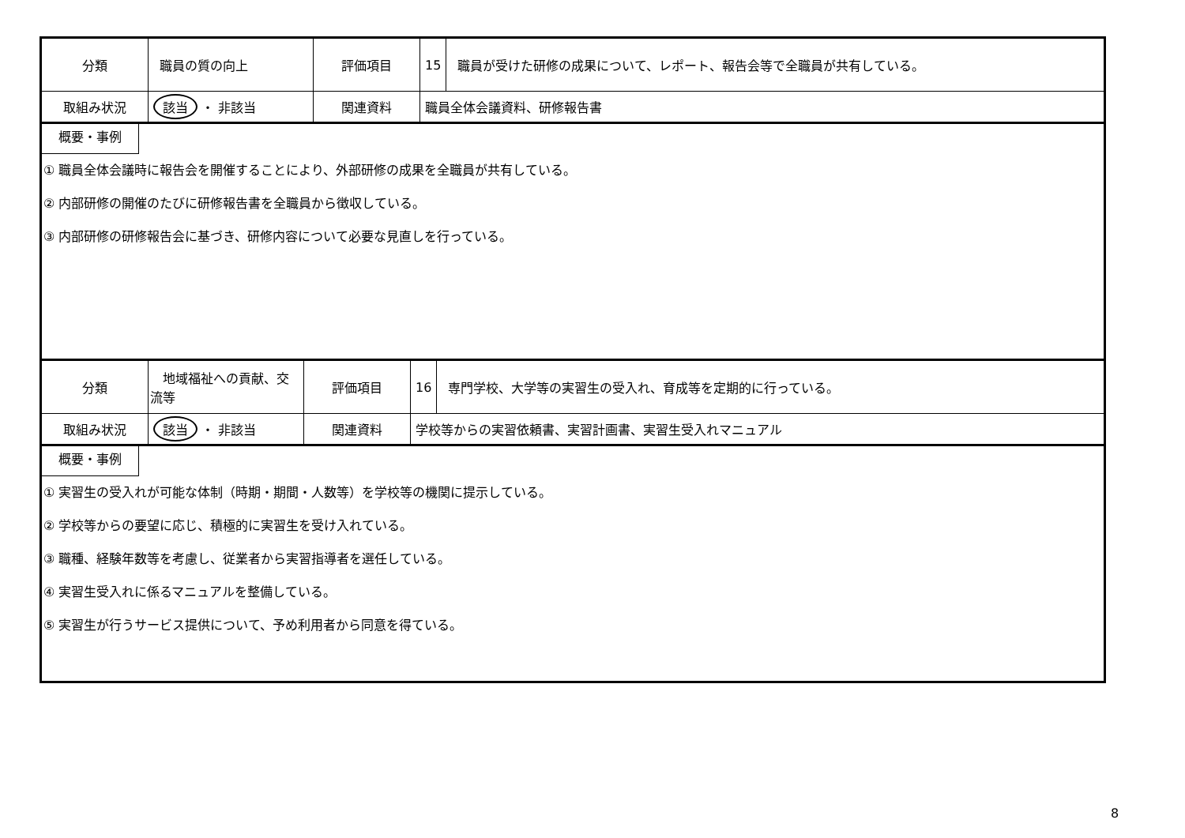| 分類 | 職員の質の向上 | 評価項目 | 15 | 職員が受けた研修の成果について、レポート、報告会等で全職員が共有している。 |
| 取組み状況 | 該当 ・ 非該当 | 関連資料 | 職員全体会議資料、研修報告書 | |
概要・事例
① 職員全体会議時に報告会を開催することにより、外部研修の成果を全職員が共有している。
② 内部研修の開催のたびに研修報告書を全職員から徴収している。
③ 内部研修の研修報告会に基づき、研修内容について必要な見直しを行っている。
| 分類 | 地域福祉への貢献、交流等 | 評価項目 | 16 | 専門学校、大学等の実習生の受入れ、育成等を定期的に行っている。 |
| 取組み状況 | 該当 ・ 非該当 | 関連資料 | 学校等からの実習依頼書、実習計画書、実習生受入れマニュアル | |
概要・事例
① 実習生の受入れが可能な体制（時期・期間・人数等）を学校等の機関に提示している。
② 学校等からの要望に応じ、積極的に実習生を受け入れている。
③ 職種、経験年数等を考慮し、従業者から実習指導者を選任している。
④ 実習生受入れに係るマニュアルを整備している。
⑤ 実習生が行うサービス提供について、予め利用者から同意を得ている。
8